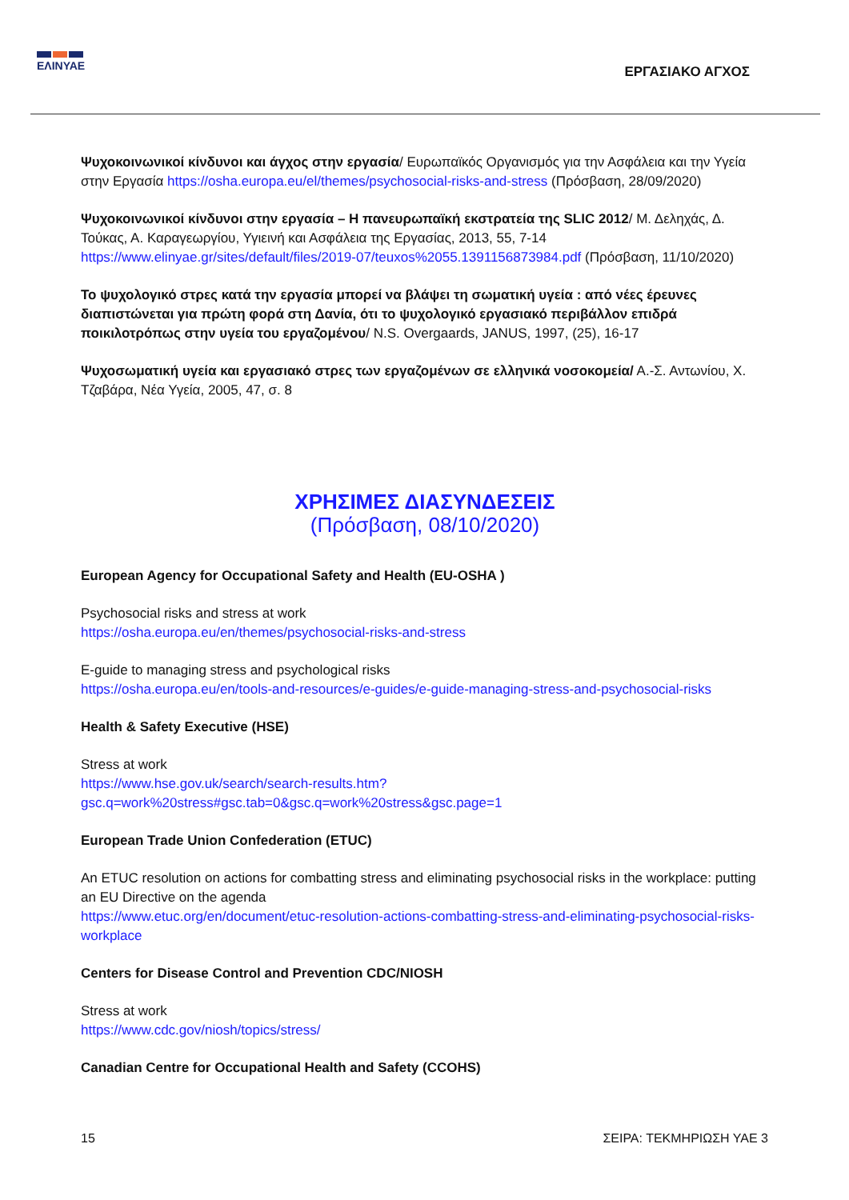ΕΛΙΝΥΑΕ
ΕΡΓΑΣΙΑΚΟ ΑΓΧΟΣ
Ψυχοκοινωνικοί κίνδυνοι και άγχος στην εργασία/ Ευρωπαϊκός Οργανισμός για την Ασφάλεια και την Υγεία στην Εργασία https://osha.europa.eu/el/themes/psychosocial-risks-and-stress (Πρόσβαση, 28/09/2020)
Ψυχοκοινωνικοί κίνδυνοι στην εργασία – Η πανευρωπαϊκή εκστρατεία της SLIC 2012/ Μ. Δεληχάς, Δ. Τούκας, Α. Καραγεωργίου, Υγιεινή και Ασφάλεια της Εργασίας, 2013, 55, 7-14 https://www.elinyae.gr/sites/default/files/2019-07/teuxos%2055.1391156873984.pdf (Πρόσβαση, 11/10/2020)
Το ψυχολογικό στρες κατά την εργασία μπορεί να βλάψει τη σωματική υγεία : από νέες έρευνες διαπιστώνεται για πρώτη φορά στη Δανία, ότι το ψυχολογικό εργασιακό περιβάλλον επιδρά ποικιλοτρόπως στην υγεία του εργαζομένου/ N.S. Overgaards, JANUS, 1997, (25), 16-17
Ψυχοσωματική υγεία και εργασιακό στρες των εργαζομένων σε ελληνικά νοσοκομεία/ Α.-Σ. Αντωνίου, Χ. Τζαβάρα, Νέα Υγεία, 2005, 47, σ. 8
ΧΡΗΣΙΜΕΣ ΔΙΑΣΥΝΔΕΣΕΙΣ
(Πρόσβαση, 08/10/2020)
European Agency for Occupational Safety and Health (EU-OSHA )
Psychosocial risks and stress at work
https://osha.europa.eu/en/themes/psychosocial-risks-and-stress
E-guide to managing stress and psychological risks
https://osha.europa.eu/en/tools-and-resources/e-guides/e-guide-managing-stress-and-psychosocial-risks
Health & Safety Executive (HSE)
Stress at work
https://www.hse.gov.uk/search/search-results.htm?gsc.q=work%20stress#gsc.tab=0&gsc.q=work%20stress&gsc.page=1
European Trade Union Confederation (ETUC)
An ETUC resolution on actions for combatting stress and eliminating psychosocial risks in the workplace: putting an EU Directive on the agenda
https://www.etuc.org/en/document/etuc-resolution-actions-combatting-stress-and-eliminating-psychosocial-risks-workplace
Centers for Disease Control and Prevention CDC/NIOSH
Stress at work
https://www.cdc.gov/niosh/topics/stress/
Canadian Centre for Occupational Health and Safety (CCOHS)
15 ΣΕΙΡΑ: ΤΕΚΜΗΡΙΩΣΗ ΥΑΕ 3